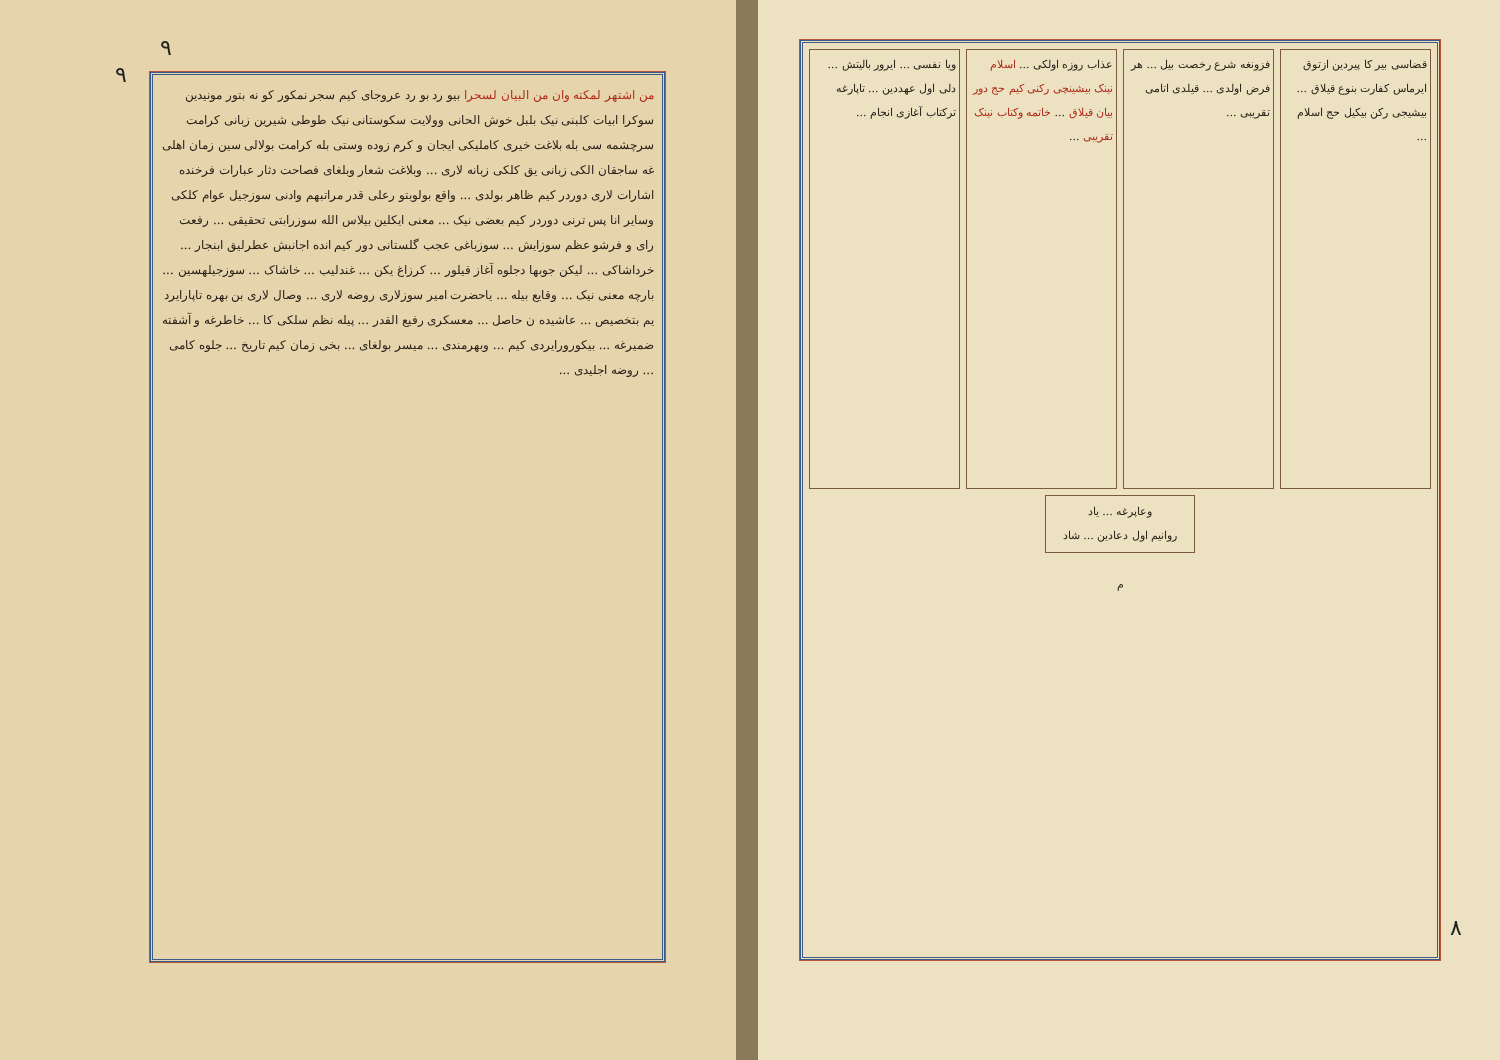٩
٩
من اشتهر لمکته وان من البیان لسحرا بیو رد بو رد عروجای کیم سجر نمکور کو نه بتور مونیدین سوکرا ابیات کلبنی نیک بلبل خوش الحانی وولایت سکوستانی نیک طوطی شیرین زبانی کرامت سرچشمه سی بله بلاغت خیری کاملیکی ایجان و کرم زوده وستی بله کرامت بولالی سین زمان اهلی غه ساجقان الکی زبانی یق کلکی زبانه لاری ... وبلاغت شعار وبلغای فصاحت دثار عبارات فرخنده اشارات لاری دوردر کیم ظاهر بولدی ... واقع بولوبتو رعلی قدر مراتبهم وادنی سوزجیل عوام کلکی وسایر انا پس ترنی دوردر کیم بعضی نیک ... معنی ایکلین بیلاس الله سوزرابتی تحقیقی ... رفعت رای و فرشو عظم سوزایش ... سوزباغی عجب گلستانی دور کیم انده اجانبش عطرلیق ابنجار ... خرداشاکی ... لیکن جوبها دجلوه آغاز قیلور ... کرزاغ یکن ... غندلیب ... خاشاک ... سوزجیلهسین ... بارچه معنی نیک ... وقایع بیله ... یاحضرت امیر سوزلاری روضه لاری ... وصال لاری بن بهره تاپارایرد یم بتخصیص ... عاشیده ن حاصل ... معسکری رفیع القدر ... پیله نظم سلکی کا ... خاطرغه و آشفته ضمیرغه ... بیکورورایردی کیم ... وبهرمندی ... میسر بولغای ... بخی زمان کیم تاریخ ... جلوه کامی ... روضه اجلیدی ...
٨
قضاسی بیر کا پیردین ازتوق ایرماس کفارت بنوع قیلاق ... بیشیجی رکن بیکیل حج اسلام ...
فزونغه شرع رخصت بیل ... هر فرض اولدی ... قیلدی اتامی تقریبی ...
عذاب روزه اولکی ... اسلام نینک بیشینچی رکنی کیم حج دور بیان قیلاق ... خاتمه وکتاب نینک تقریبی ...
ویا نفسی ... ایرور بالیتش ... دلی اول عهددین ... تاپارغه ترکتاب آغازی انجام ...
وعاپرغه ... یاد
روانیم اول دعادین ... شاد
م